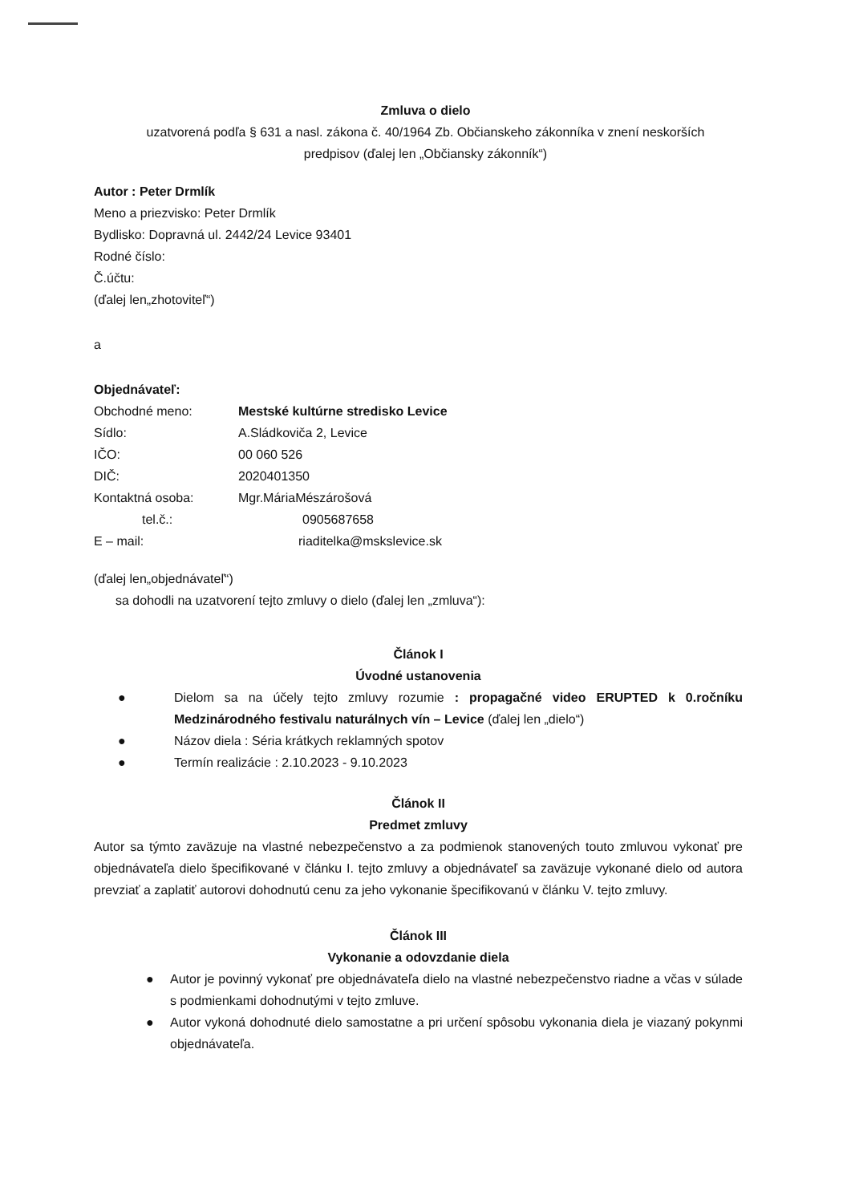Zmluva o dielo
uzatvorená podľa § 631 a nasl. zákona č. 40/1964 Zb. Občianskeho zákonníka v znení neskorších
predpisov (ďalej len „Občiansky zákonník“)
Autor : Peter Drmlík
Meno a priezvisko: Peter Drmlík
Bydlisko: Dopravná ul. 2442/24 Levice 93401
Rodné číslo:
Č.účtu:
(ďalej len„zhotoviteľ“)
a
Objednávateľ:
Obchodné meno: Mestské kultúrne stredisko Levice
Sídlo: A.Sládkoviča 2, Levice
IČO: 00 060 526
DIČ: 2020401350
Kontaktná osoba: Mgr.MáriaMészárošová
tel.č.: 0905687658
E – mail: riaditelka@mskslevice.sk
(ďalej len„objednávateľ“)
sa dohodli na uzatvorení tejto zmluvy o dielo (ďalej len „zmluva“):
Článok I
Úvodné ustanovenia
● Dielom sa na účely tejto zmluvy rozumie : propagačné video ERUPTED k 0.ročníku Medzinárodného festivalu naturálnych vín – Levice (ďalej len „dielo“)
● Názov diela : Séria krátkych reklamných spotov
● Termín realizácie : 2.10.2023 - 9.10.2023
Článok II
Predmet zmluvy
Autor sa týmto zaväzuje na vlastné nebezpečenstvo a za podmienok stanovených touto zmluvou vykonať pre objednávateľa dielo špecifikované v článku I. tejto zmluvy a objednávateľ sa zaväzuje vykonané dielo od autora prevziať a zaplatiť autorovi dohodnutú cenu za jeho vykonanie špecifikovanú v článku V. tejto zmluvy.
Článok III
Vykonanie a odovzdanie diela
● Autor je povinný vykonať pre objednávateľa dielo na vlastné nebezpečenstvo riadne a včas v súlade s podmienkami dohodnutými v tejto zmluve.
● Autor vykoná dohodnuté dielo samostatne a pri určení spôsobu vykonania diela je viazaný pokynmi objednávateľa.